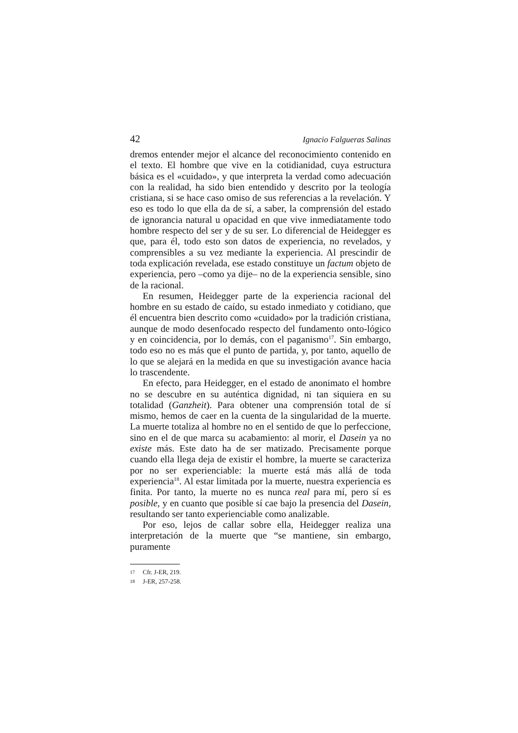42 Ignacio Falgueras Salinas
dremos entender mejor el alcance del reconocimiento contenido en el texto. El hombre que vive en la cotidianidad, cuya estructura básica es el «cuidado», y que interpreta la verdad como adecuación con la realidad, ha sido bien entendido y descrito por la teología cristiana, si se hace caso omiso de sus referencias a la revelación. Y eso es todo lo que ella da de sí, a saber, la comprensión del estado de ignorancia natural u opacidad en que vive inmediatamente todo hombre respecto del ser y de su ser. Lo diferencial de Heidegger es que, para él, todo esto son datos de experiencia, no revelados, y comprensibles a su vez mediante la experiencia. Al prescindir de toda explicación revelada, ese estado constituye un factum objeto de experiencia, pero –como ya dije– no de la experiencia sensible, sino de la racional.
En resumen, Heidegger parte de la experiencia racional del hombre en su estado de caído, su estado inmediato y cotidiano, que él encuentra bien descrito como «cuidado» por la tradición cristiana, aunque de modo desenfocado respecto del fundamento onto-lógico y en coincidencia, por lo demás, con el paganismo<sup>17</sup>. Sin embargo, todo eso no es más que el punto de partida, y, por tanto, aquello de lo que se alejará en la medida en que su investigación avance hacia lo trascendente.
En efecto, para Heidegger, en el estado de anonimato el hombre no se descubre en su auténtica dignidad, ni tan siquiera en su totalidad (Ganzheit). Para obtener una comprensión total de sí mismo, hemos de caer en la cuenta de la singularidad de la muerte. La muerte totaliza al hombre no en el sentido de que lo perfeccione, sino en el de que marca su acabamiento: al morir, el Dasein ya no existe más. Este dato ha de ser matizado. Precisamente porque cuando ella llega deja de existir el hombre, la muerte se caracteriza por no ser experienciable: la muerte está más allá de toda experiencia<sup>18</sup>. Al estar limitada por la muerte, nuestra experiencia es finita. Por tanto, la muerte no es nunca real para mí, pero sí es posible, y en cuanto que posible sí cae bajo la presencia del Dasein, resultando ser tanto experienciable como analizable.
Por eso, lejos de callar sobre ella, Heidegger realiza una interpretación de la muerte que “se mantiene, sin embargo, puramente
17 Cfr. J-ER, 219.
18 J-ER, 257-258.